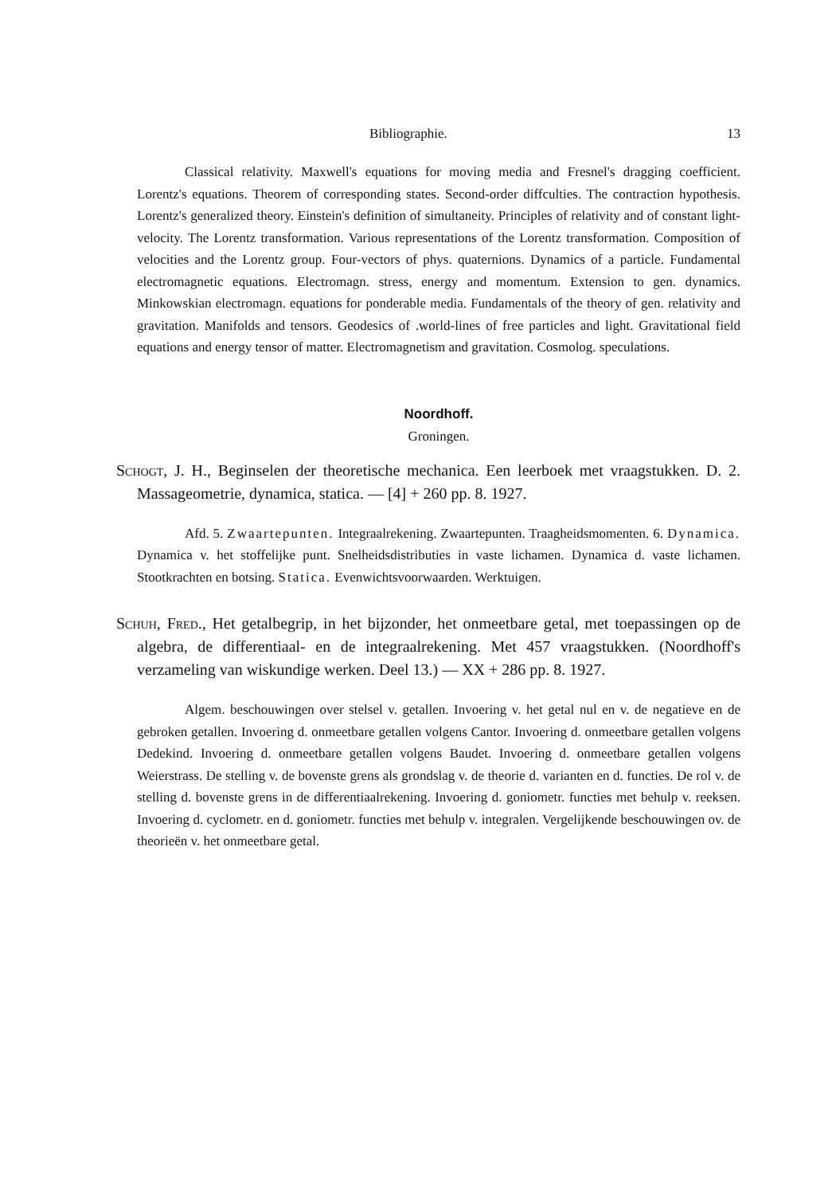Bibliographie. 13
Classical relativity. Maxwell's equations for moving media and Fresnel's dragging coefficient. Lorentz's equations. Theorem of corresponding states. Second-order diffculties. The contraction hypothesis. Lorentz's generalized theory. Einstein's definition of simultaneity. Principles of relativity and of constant light-velocity. The Lorentz transformation. Various representations of the Lorentz transformation. Composition of velocities and the Lorentz group. Four-vectors of phys. quaternions. Dynamics of a particle. Fundamental electromagnetic equations. Electromagn. stress, energy and momentum. Extension to gen. dynamics. Minkowskian electromagn. equations for ponderable media. Fundamentals of the theory of gen. relativity and gravitation. Manifolds and tensors. Geodesics of .world-lines of free particles and light. Gravitational field equations and energy tensor of matter. Electromagnetism and gravitation. Cosmolog. speculations.
Noordhoff.
Groningen.
Schogt, J. H., Beginselen der theoretische mechanica. Een leerboek met vraagstukken. D. 2. Massageometrie, dynamica, statica. — [4] + 260 pp. 8. 1927.
Afd. 5. Zwaartepunten. Integraalrekening. Zwaartepunten. Traagheidsmomenten. 6. Dynamica. Dynamica v. het stoffelijke punt. Snelheidsdistributies in vaste lichamen. Dynamica d. vaste lichamen. Stootkrachten en botsing. Statica. Evenwichtsvoorwaarden. Werktuigen.
Schuh, Fred., Het getalbegrip, in het bijzonder, het onmeetbare getal, met toepassingen op de algebra, de differentiaal- en de integraalrekening. Met 457 vraagstukken. (Noordhoff's verzameling van wiskundige werken. Deel 13.) — XX + 286 pp. 8. 1927.
Algem. beschouwingen over stelsel v. getallen. Invoering v. het getal nul en v. de negatieve en de gebroken getallen. Invoering d. onmeetbare getallen volgens Cantor. Invoering d. onmeetbare getallen volgens Dedekind. Invoering d. onmeetbare getallen volgens Baudet. Invoering d. onmeetbare getallen volgens Weierstrass. De stelling v. de bovenste grens als grondslag v. de theorie d. varianten en d. functies. De rol v. de stelling d. bovenste grens in de differentiaalrekening. Invoering d. goniometr. functies met behulp v. reeksen. Invoering d. cyclometr. en d. goniometr. functies met behulp v. integralen. Vergelijkende beschouwingen ov. de theorieën v. het onmeetbare getal.